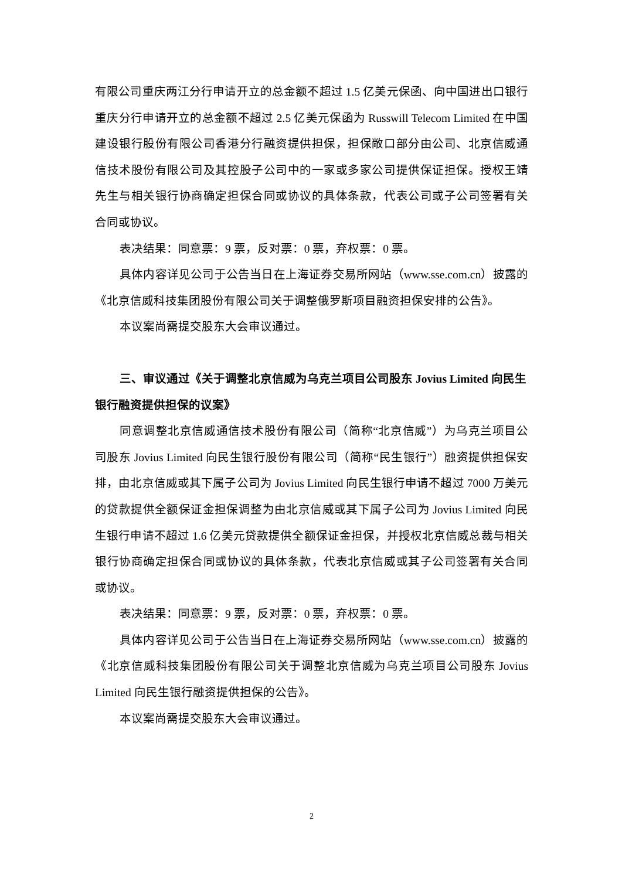有限公司重庆两江分行申请开立的总金额不超过 1.5 亿美元保函、向中国进出口银行重庆分行申请开立的总金额不超过 2.5 亿美元保函为 Russwill Telecom Limited 在中国建设银行股份有限公司香港分行融资提供担保，担保敞口部分由公司、北京信威通信技术股份有限公司及其控股子公司中的一家或多家公司提供保证担保。授权王靖先生与相关银行协商确定担保合同或协议的具体条款，代表公司或子公司签署有关合同或协议。
表决结果：同意票：9 票，反对票：0 票，弃权票：0 票。
具体内容详见公司于公告当日在上海证券交易所网站（www.sse.com.cn）披露的《北京信威科技集团股份有限公司关于调整俄罗斯项目融资担保安排的公告》。
本议案尚需提交股东大会审议通过。
三、审议通过《关于调整北京信威为乌克兰项目公司股东 Jovius Limited 向民生银行融资提供担保的议案》
同意调整北京信威通信技术股份有限公司（简称“北京信威”）为乌克兰项目公司股东 Jovius Limited 向民生银行股份有限公司（简称“民生银行”）融资提供担保安排，由北京信威或其下属子公司为 Jovius Limited 向民生银行申请不超过 7000 万美元的贷款提供全额保证金担保调整为由北京信威或其下属子公司为 Jovius Limited 向民生银行申请不超过 1.6 亿美元贷款提供全额保证金担保，并授权北京信威总裁与相关银行协商确定担保合同或协议的具体条款，代表北京信威或其子公司签署有关合同或协议。
表决结果：同意票：9 票，反对票：0 票，弃权票：0 票。
具体内容详见公司于公告当日在上海证券交易所网站（www.sse.com.cn）披露的《北京信威科技集团股份有限公司关于调整北京信威为乌克兰项目公司股东 Jovius Limited 向民生银行融资提供担保的公告》。
本议案尚需提交股东大会审议通过。
2